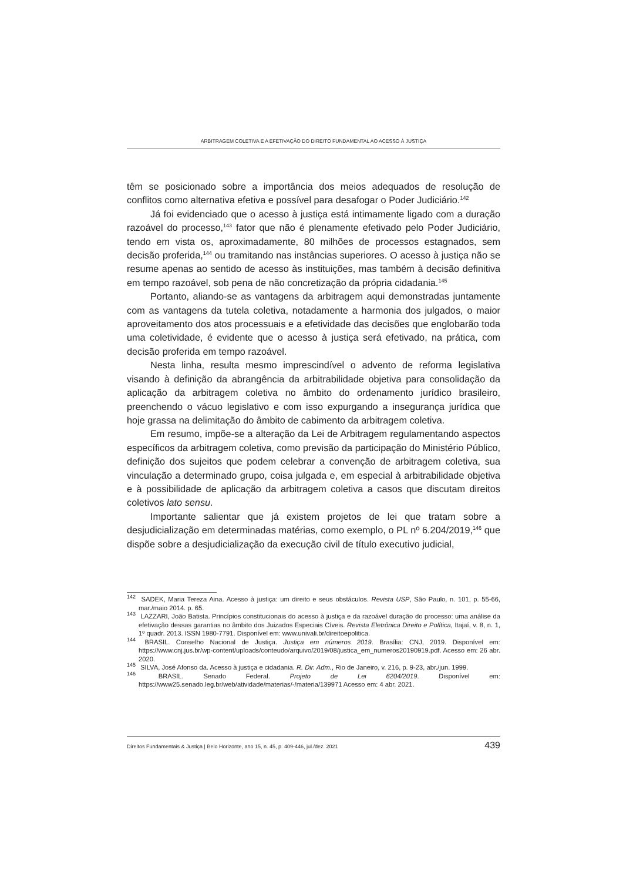ARBITRAGEM COLETIVA E A EFETIVAÇÃO DO DIREITO FUNDAMENTAL AO ACESSO À JUSTIÇA
têm se posicionado sobre a importância dos meios adequados de resolução de conflitos como alternativa efetiva e possível para desafogar o Poder Judiciário.<sup>142</sup>
Já foi evidenciado que o acesso à justiça está intimamente ligado com a duração razoável do processo,<sup>143</sup> fator que não é plenamente efetivado pelo Poder Judiciário, tendo em vista os, aproximadamente, 80 milhões de processos estagnados, sem decisão proferida,<sup>144</sup> ou tramitando nas instâncias superiores. O acesso à justiça não se resume apenas ao sentido de acesso às instituições, mas também à decisão definitiva em tempo razoável, sob pena de não concretização da própria cidadania.<sup>145</sup>
Portanto, aliando-se as vantagens da arbitragem aqui demonstradas juntamente com as vantagens da tutela coletiva, notadamente a harmonia dos julgados, o maior aproveitamento dos atos processuais e a efetividade das decisões que englobarão toda uma coletividade, é evidente que o acesso à justiça será efetivado, na prática, com decisão proferida em tempo razoável.
Nesta linha, resulta mesmo imprescindível o advento de reforma legislativa visando à definição da abrangência da arbitrabilidade objetiva para consolidação da aplicação da arbitragem coletiva no âmbito do ordenamento jurídico brasileiro, preenchendo o vácuo legislativo e com isso expurgando a insegurança jurídica que hoje grassa na delimitação do âmbito de cabimento da arbitragem coletiva.
Em resumo, impõe-se a alteração da Lei de Arbitragem regulamentando aspectos específicos da arbitragem coletiva, como previsão da participação do Ministério Público, definição dos sujeitos que podem celebrar a convenção de arbitragem coletiva, sua vinculação a determinado grupo, coisa julgada e, em especial à arbitrabilidade objetiva e à possibilidade de aplicação da arbitragem coletiva a casos que discutam direitos coletivos lato sensu.
Importante salientar que já existem projetos de lei que tratam sobre a desjudicialização em determinadas matérias, como exemplo, o PL nº 6.204/2019,<sup>146</sup> que dispõe sobre a desjudicialização da execução civil de título executivo judicial,
<sup>142</sup> SADEK, Maria Tereza Aina. Acesso à justiça: um direito e seus obstáculos. Revista USP, São Paulo, n. 101, p. 55-66, mar./maio 2014. p. 65.
<sup>143</sup> LAZZARI, João Batista. Princípios constitucionais do acesso à justiça e da razoável duração do processo: uma análise da efetivação dessas garantias no âmbito dos Juizados Especiais Cíveis. Revista Eletrônica Direito e Política, Itajaí, v. 8, n. 1, 1º quadr. 2013. ISSN 1980-7791. Disponível em: www.univali.br/direitoepolitica.
<sup>144</sup> BRASIL. Conselho Nacional de Justiça. Justiça em números 2019. Brasília: CNJ, 2019. Disponível em: https://www.cnj.jus.br/wp-content/uploads/conteudo/arquivo/2019/08/justica_em_numeros20190919.pdf. Acesso em: 26 abr. 2020.
<sup>145</sup> SILVA, José Afonso da. Acesso à justiça e cidadania. R. Dir. Adm., Rio de Janeiro, v. 216, p. 9-23, abr./jun. 1999.
<sup>146</sup> BRASIL. Senado Federal. Projeto de Lei 6204/2019. Disponível em: https://www25.senado.leg.br/web/atividade/materias/-/materia/139971 Acesso em: 4 abr. 2021.
Direitos Fundamentais & Justiça | Belo Horizonte, ano 15, n. 45, p. 409-446, jul./dez. 2021 439